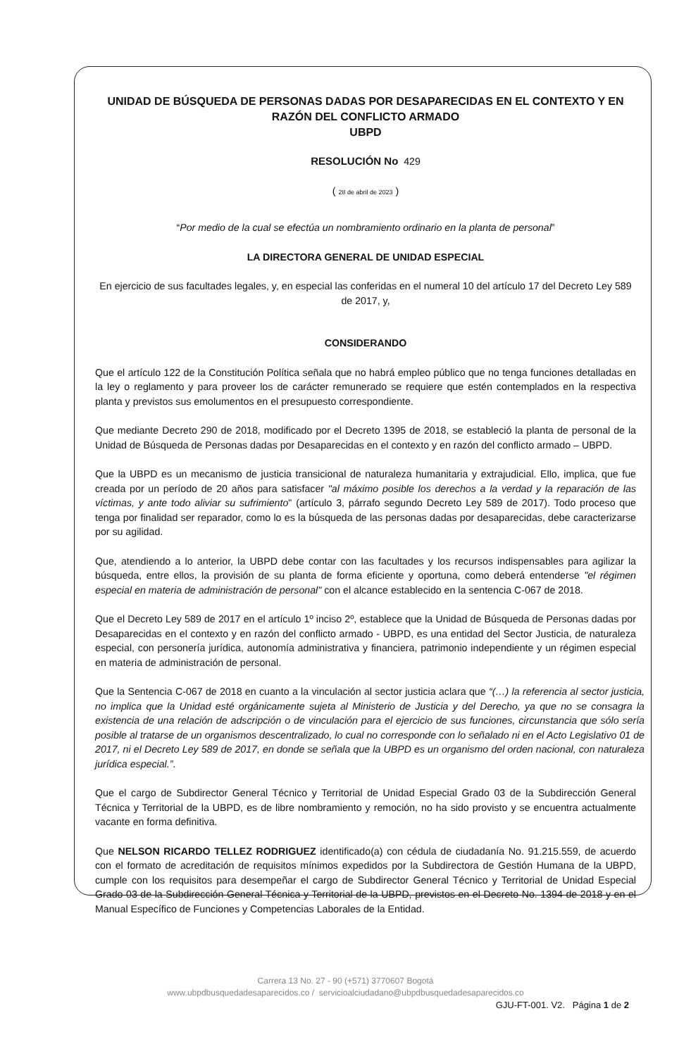UNIDAD DE BÚSQUEDA DE PERSONAS DADAS POR DESAPARECIDAS EN EL CONTEXTO Y EN RAZÓN DEL CONFLICTO ARMADO
UBPD
RESOLUCIÓN No 429
( 28 de abril de 2023 )
“Por medio de la cual se efectúa un nombramiento ordinario en la planta de personal”
LA DIRECTORA GENERAL DE UNIDAD ESPECIAL
En ejercicio de sus facultades legales, y, en especial las conferidas en el numeral 10 del artículo 17 del Decreto Ley 589 de 2017, y,
CONSIDERANDO
Que el artículo 122 de la Constitución Política señala que no habrá empleo público que no tenga funciones detalladas en la ley o reglamento y para proveer los de carácter remunerado se requiere que estén contemplados en la respectiva planta y previstos sus emolumentos en el presupuesto correspondiente.
Que mediante Decreto 290 de 2018, modificado por el Decreto 1395 de 2018, se estableció la planta de personal de la Unidad de Búsqueda de Personas dadas por Desaparecidas en el contexto y en razón del conflicto armado – UBPD.
Que la UBPD es un mecanismo de justicia transicional de naturaleza humanitaria y extrajudicial. Ello, implica, que fue creada por un período de 20 años para satisfacer "al máximo posible los derechos a la verdad y la reparación de las víctimas, y ante todo aliviar su sufrimiento" (artículo 3, párrafo segundo Decreto Ley 589 de 2017). Todo proceso que tenga por finalidad ser reparador, como lo es la búsqueda de las personas dadas por desaparecidas, debe caracterizarse por su agilidad.
Que, atendiendo a lo anterior, la UBPD debe contar con las facultades y los recursos indispensables para agilizar la búsqueda, entre ellos, la provisión de su planta de forma eficiente y oportuna, como deberá entenderse "el régimen especial en materia de administración de personal" con el alcance establecido en la sentencia C-067 de 2018.
Que el Decreto Ley 589 de 2017 en el artículo 1º inciso 2º, establece que la Unidad de Búsqueda de Personas dadas por Desaparecidas en el contexto y en razón del conflicto armado - UBPD, es una entidad del Sector Justicia, de naturaleza especial, con personería jurídica, autonomía administrativa y financiera, patrimonio independiente y un régimen especial en materia de administración de personal.
Que la Sentencia C-067 de 2018 en cuanto a la vinculación al sector justicia aclara que “(…) la referencia al sector justicia, no implica que la Unidad esté orgánicamente sujeta al Ministerio de Justicia y del Derecho, ya que no se consagra la existencia de una relación de adscripción o de vinculación para el ejercicio de sus funciones, circunstancia que sólo sería posible al tratarse de un organismos descentralizado, lo cual no corresponde con lo señalado ni en el Acto Legislativo 01 de 2017, ni el Decreto Ley 589 de 2017, en donde se señala que la UBPD es un organismo del orden nacional, con naturaleza jurídica especial.”.
Que el cargo de Subdirector General Técnico y Territorial de Unidad Especial Grado 03 de la Subdirección General Técnica y Territorial de la UBPD, es de libre nombramiento y remoción, no ha sido provisto y se encuentra actualmente vacante en forma definitiva.
Que NELSON RICARDO TELLEZ RODRIGUEZ identificado(a) con cédula de ciudadanía No. 91.215.559, de acuerdo con el formato de acreditación de requisitos mínimos expedidos por la Subdirectora de Gestión Humana de la UBPD, cumple con los requisitos para desempeñar el cargo de Subdirector General Técnico y Territorial de Unidad Especial Grado 03 de la Subdirección General Técnica y Territorial de la UBPD, previstos en el Decreto No. 1394 de 2018 y en el Manual Específico de Funciones y Competencias Laborales de la Entidad.
Carrera 13 No. 27 - 90 (+571) 3770607 Bogotá
www.ubpdbusquedadesaparecidos.co / servicioalciudadano@ubpdbusquedadesaparecidos.co
GJU-FT-001. V2. Página 1 de 2